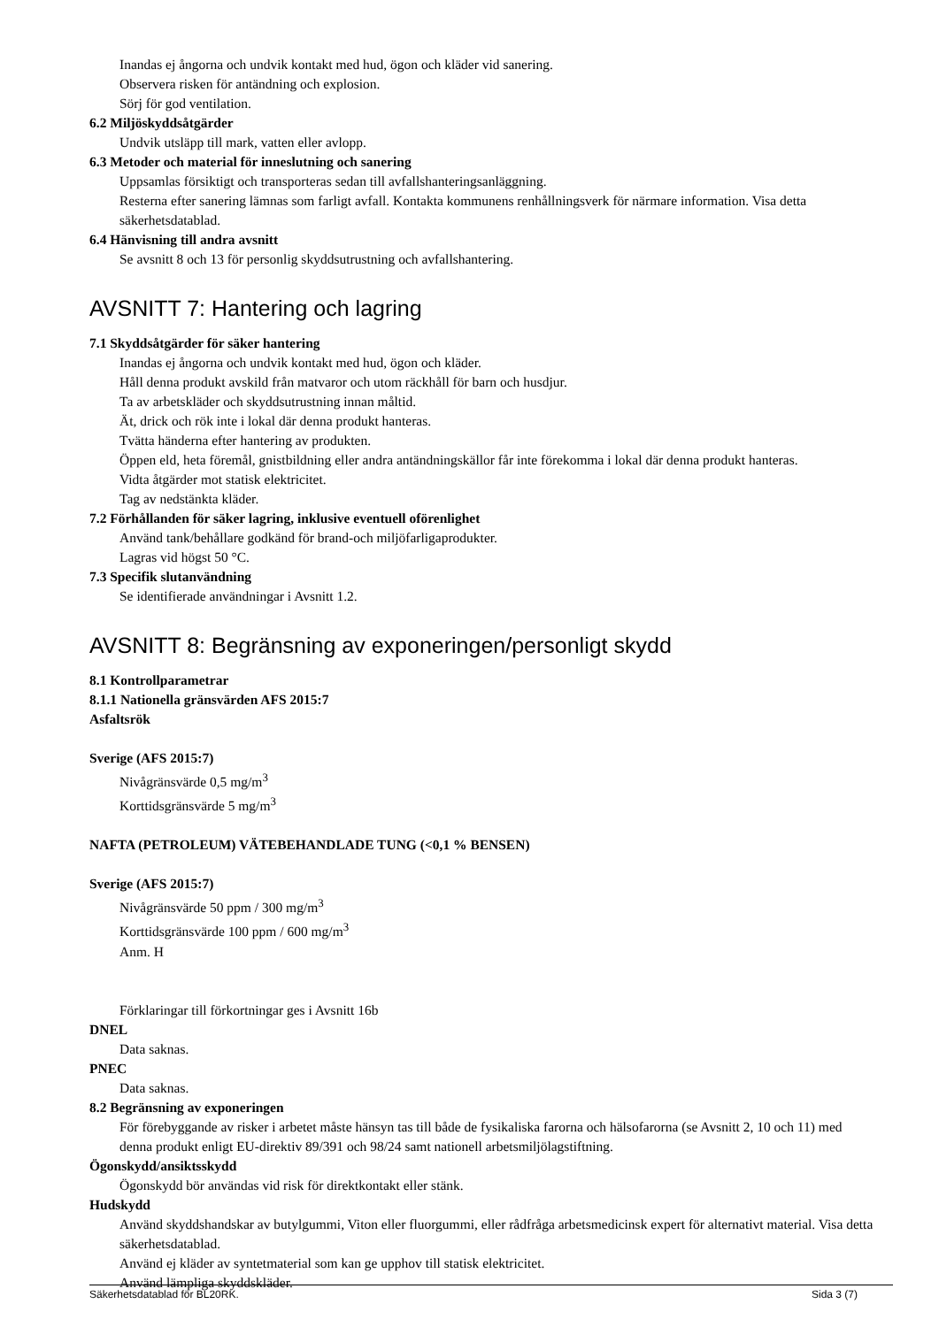Inandas ej ångorna och undvik kontakt med hud, ögon och kläder vid sanering.
Observera risken för antändning och explosion.
Sörj för god ventilation.
6.2 Miljöskyddsåtgärder
Undvik utsläpp till mark, vatten eller avlopp.
6.3 Metoder och material för inneslutning och sanering
Uppsamlas försiktigt och transporteras sedan till avfallshanteringsanläggning.
Resterna efter sanering lämnas som farligt avfall. Kontakta kommunens renhållningsverk för närmare information. Visa detta säkerhetsdatablad.
6.4 Hänvisning till andra avsnitt
Se avsnitt 8 och 13 för personlig skyddsutrustning och avfallshantering.
AVSNITT 7: Hantering och lagring
7.1 Skyddsåtgärder för säker hantering
Inandas ej ångorna och undvik kontakt med hud, ögon och kläder.
Håll denna produkt avskild från matvaror och utom räckhåll för barn och husdjur.
Ta av arbetskläder och skyddsutrustning innan måltid.
Ät, drick och rök inte i lokal där denna produkt hanteras.
Tvätta händerna efter hantering av produkten.
Öppen eld, heta föremål, gnistbildning eller andra antändningskällor får inte förekomma i lokal där denna produkt hanteras.
Vidta åtgärder mot statisk elektricitet.
Tag av nedstänkta kläder.
7.2 Förhållanden för säker lagring, inklusive eventuell oförenlighet
Använd tank/behållare godkänd för brand-och miljöfarligaprodukter.
Lagras vid högst 50 °C.
7.3 Specifik slutanvändning
Se identifierade användningar i Avsnitt 1.2.
AVSNITT 8: Begränsning av exponeringen/personligt skydd
8.1 Kontrollparametrar
8.1.1 Nationella gränsvärden AFS 2015:7
Asfaltsrök
Sverige (AFS 2015:7)
Nivågränsvärde 0,5 mg/m<sup>3</sup>
Korttidsgränsvärde 5 mg/m<sup>3</sup>
NAFTA (PETROLEUM) VÄTEBEHANDLADE TUNG (<0,1 % BENSEN)
Sverige (AFS 2015:7)
Nivågränsvärde 50 ppm / 300 mg/m<sup>3</sup>
Korttidsgränsvärde 100 ppm / 600 mg/m<sup>3</sup>
Anm. H
Förklaringar till förkortningar ges i Avsnitt 16b
DNEL
Data saknas.
PNEC
Data saknas.
8.2 Begränsning av exponeringen
För förebyggande av risker i arbetet måste hänsyn tas till både de fysikaliska farorna och hälsofarorna (se Avsnitt 2, 10 och 11) med denna produkt enligt EU-direktiv 89/391 och 98/24 samt nationell arbetsmiljölagstiftning.
Ögonskydd/ansiktsskydd
Ögonskydd bör användas vid risk för direktkontakt eller stänk.
Hudskydd
Använd skyddshandskar av butylgummi, Viton eller fluorgummi, eller rådfråga arbetsmedicinsk expert för alternativt material. Visa detta säkerhetsdatablad.
Använd ej kläder av syntetmaterial som kan ge upphov till statisk elektricitet.
Använd lämpliga skyddskläder.
Säkerhetsdatablad för BL20RK. Sida 3 (7)